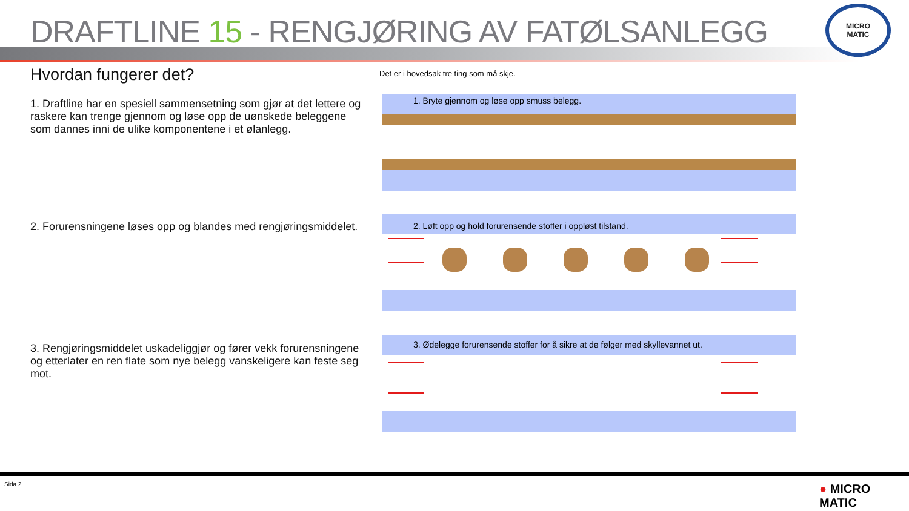DRAFTLINE 15 - RENGJØRING AV FATØLSANLEGG
MICRO
MATIC
Hvordan fungerer det?
1. Draftline har en spesiell sammensetning som gjør at det lettere og raskere kan trenge gjennom og løse opp de uønskede beleggene som dannes inni de ulike komponentene i et ølanlegg.
2. Forurensningene løses opp og blandes med rengjøringsmiddelet.
3. Rengjøringsmiddelet uskadeliggjør og fører vekk forurensningene og etterlater en ren flate som nye belegg vanskeligere kan feste seg mot.
Det er i hovedsak tre ting som må skje.
1. Bryte gjennom og løse opp smuss belegg.
2. Løft opp og hold forurensende stoffer i oppløst tilstand.
3. Ødelegge forurensende stoffer for å sikre at de følger med skyllevannet ut.
Sida 2 ● MICRO MATIC